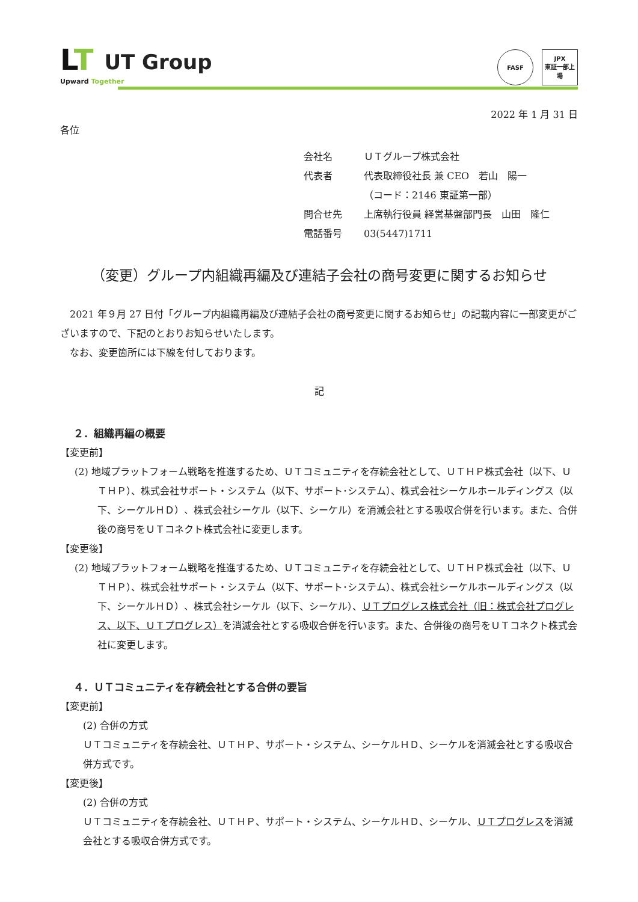LT
UT Group
Upward Together
FASF JPX
東証一部上場
2022 年 1 月 31 日
各位
会社名 ＵＴグループ株式会社
代表者 代表取締役社長 兼 CEO　若山　陽一
（コード：2146 東証第一部）
問合せ先 上席執行役員 経営基盤部門長　山田　隆仁
電話番号 03(5447)1711
（変更）グループ内組織再編及び連結子会社の商号変更に関するお知らせ
　2021 年９月 27 日付「グループ内組織再編及び連結子会社の商号変更に関するお知らせ」の記載内容に一部変更がございますので、下記のとおりお知らせいたします。
　なお、変更箇所には下線を付しております。
記
２．組織再編の概要
【変更前】
(2) 地域プラットフォーム戦略を推進するため、ＵＴコミュニティを存続会社として、ＵＴＨＰ株式会社（以下、ＵＴＨＰ）、株式会社サポート・システム（以下、サポート･システム）、株式会社シーケルホールディングス（以下、シーケルＨＤ）、株式会社シーケル（以下、シーケル）を消滅会社とする吸収合併を行います。また、合併後の商号をＵＴコネクト株式会社に変更します。
【変更後】
(2) 地域プラットフォーム戦略を推進するため、ＵＴコミュニティを存続会社として、ＵＴＨＰ株式会社（以下、ＵＴＨＰ）、株式会社サポート・システム（以下、サポート･システム）、株式会社シーケルホールディングス（以下、シーケルＨＤ）、株式会社シーケル（以下、シーケル）、ＵＴプログレス株式会社（旧：株式会社プログレス、以下、ＵＴプログレス）を消滅会社とする吸収合併を行います。また、合併後の商号をＵＴコネクト株式会社に変更します。
４．ＵＴコミュニティを存続会社とする合併の要旨
【変更前】
(2) 合併の方式
ＵＴコミュニティを存続会社、ＵＴＨＰ、サポート・システム、シーケルＨＤ、シーケルを消滅会社とする吸収合併方式です。
【変更後】
(2) 合併の方式
ＵＴコミュニティを存続会社、ＵＴＨＰ、サポート・システム、シーケルＨＤ、シーケル、ＵＴプログレスを消滅会社とする吸収合併方式です。